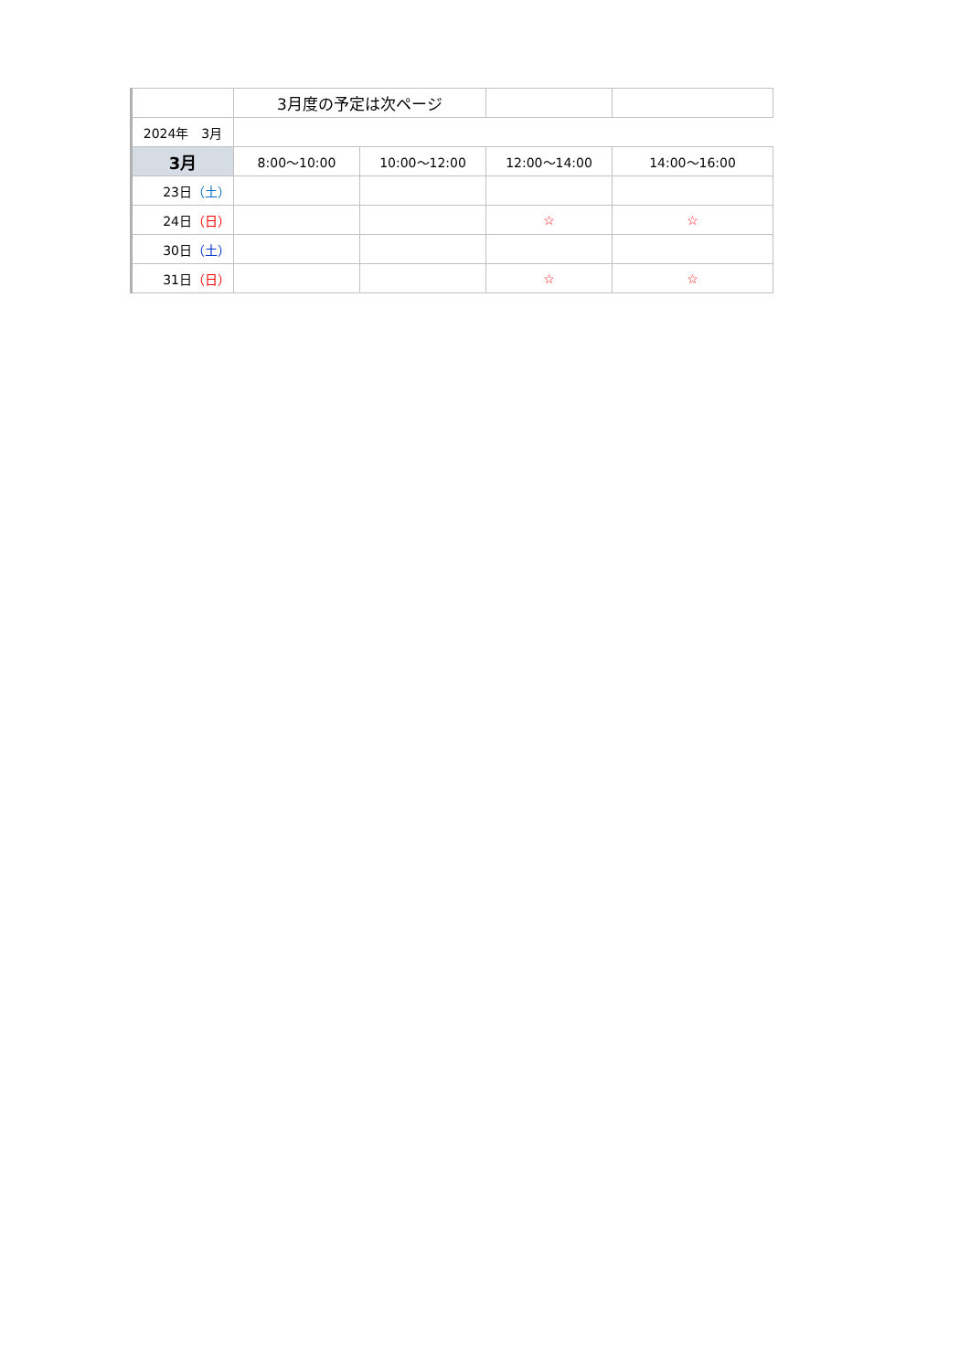| | 3月度の予定は次ページ | | | |
| 2024年 3月 | | | | |
| 3月 | 8:00〜10:00 | 10:00〜12:00 | 12:00〜14:00 | 14:00〜16:00 |
| 23日 （土） | | | | |
| 24日 （日） | | | ☆ | ☆ |
| 30日 （土） | | | | |
| 31日 （日） | | | ☆ | ☆ |